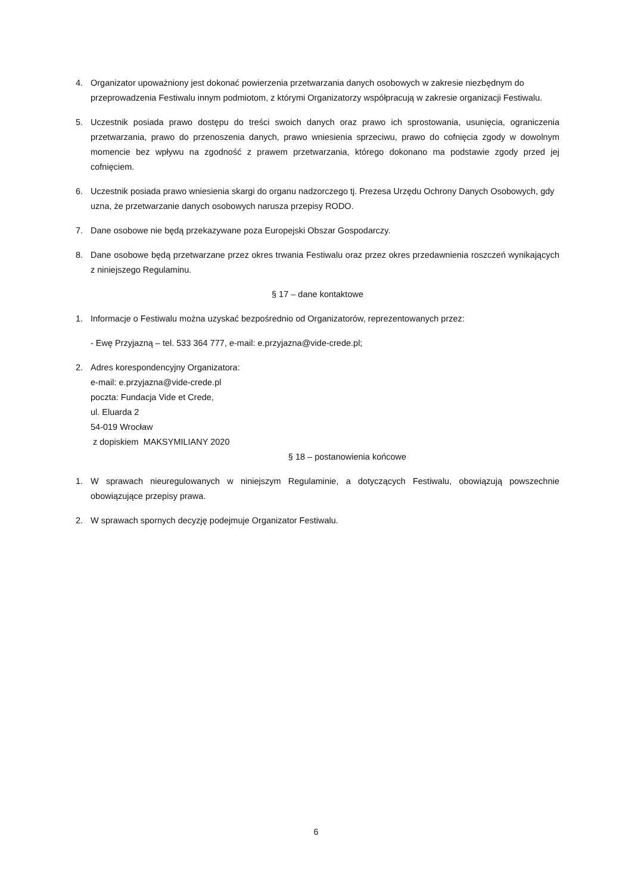4. Organizator upoważniony jest dokonać powierzenia przetwarzania danych osobowych w zakresie niezbędnym do przeprowadzenia Festiwalu innym podmiotom, z którymi Organizatorzy współpracują w zakresie organizacji Festiwalu.
5. Uczestnik posiada prawo dostępu do treści swoich danych oraz prawo ich sprostowania, usunięcia, ograniczenia przetwarzania, prawo do przenoszenia danych, prawo wniesienia sprzeciwu, prawo do cofnięcia zgody w dowolnym momencie bez wpływu na zgodność z prawem przetwarzania, którego dokonano ma podstawie zgody przed jej cofnięciem.
6. Uczestnik posiada prawo wniesienia skargi do organu nadzorczego tj. Prezesa Urzędu Ochrony Danych Osobowych, gdy uzna, że przetwarzanie danych osobowych narusza przepisy RODO.
7. Dane osobowe nie będą przekazywane poza Europejski Obszar Gospodarczy.
8. Dane osobowe będą przetwarzane przez okres trwania Festiwalu oraz przez okres przedawnienia roszczeń wynikających z niniejszego Regulaminu.
§ 17 – dane kontaktowe
1. Informacje o Festiwalu można uzyskać bezpośrednio od Organizatorów, reprezentowanych przez:
- Ewę Przyjazną – tel. 533 364 777, e-mail: e.przyjazna@vide-crede.pl;
2. Adres korespondencyjny Organizatora:
e-mail: e.przyjazna@vide-crede.pl
poczta: Fundacja Vide et Crede,
ul. Eluarda 2
54-019 Wrocław
z dopiskiem MAKSYMILIANY 2020
§ 18 – postanowienia końcowe
1. W sprawach nieuregulowanych w niniejszym Regulaminie, a dotyczących Festiwalu, obowiązują powszechnie obowiązujące przepisy prawa.
2. W sprawach spornych decyzję podejmuje Organizator Festiwalu.
6